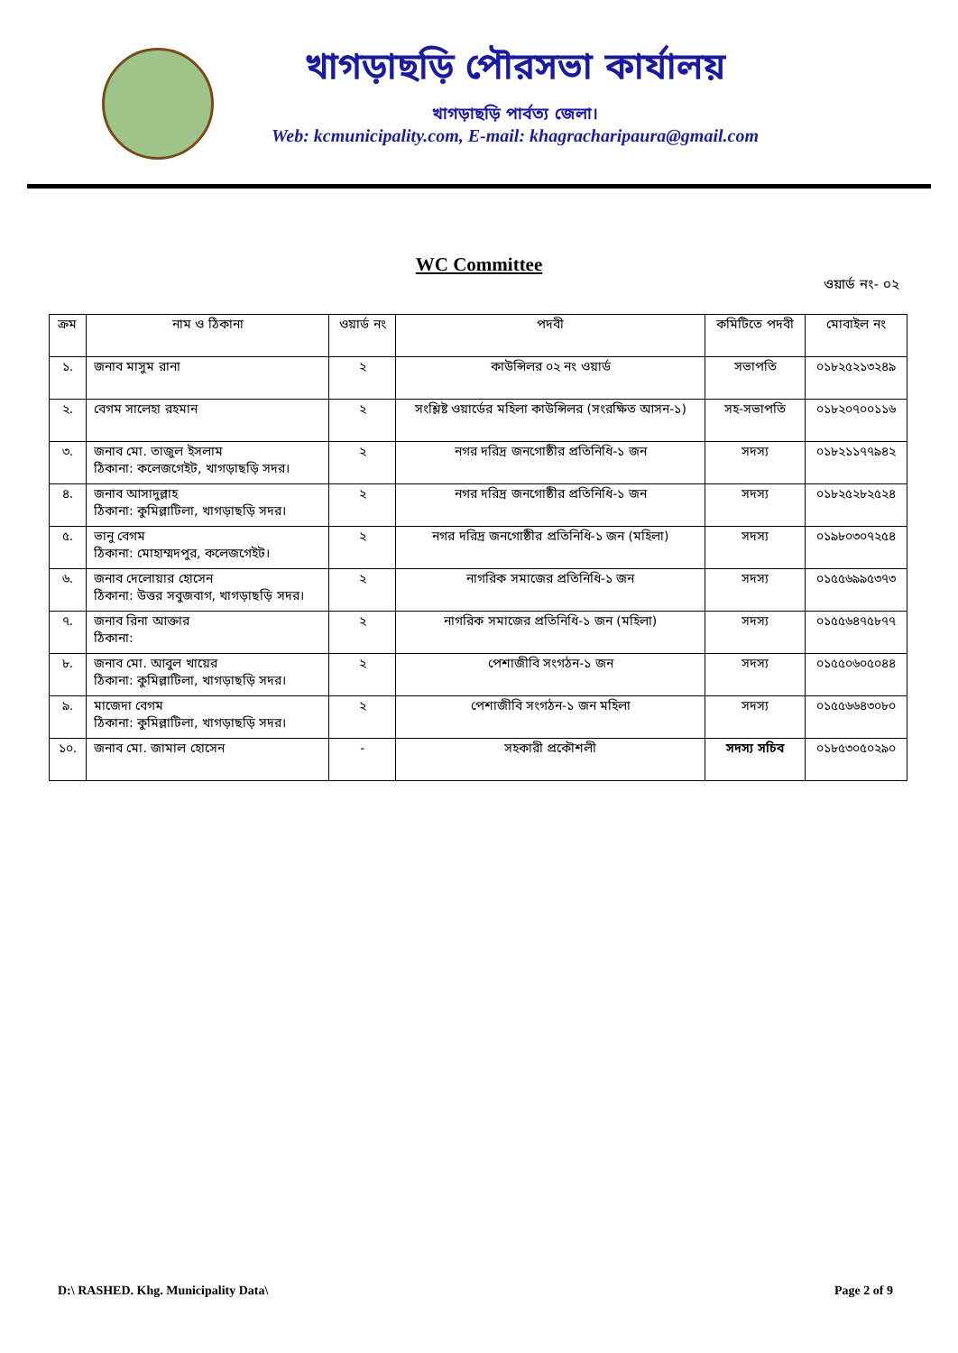খাগড়াছড়ি পৌরসভা কার্যালয়
খাগড়াছড়ি পার্বত্য জেলা।
Web: kcmunicipality.com, E-mail: khagracharipaura@gmail.com
WC Committee
ওয়ার্ড নং- ০২
| ক্রম | নাম ও ঠিকানা | ওয়ার্ড নং | পদবী | কমিটিতে পদবী | মোবাইল নং |
| --- | --- | --- | --- | --- | --- |
| ১. | জনাব মাসুম রানা | ২ | কাউন্সিলর ০২ নং ওয়ার্ড | সভাপতি | ০১৮২৫২১৩২৪৯ |
| ২. | বেগম সালেহা রহমান | ২ | সংশ্লিষ্ট ওয়ার্ডের মহিলা কাউন্সিলর (সংরক্ষিত আসন-১) | সহ-সভাপতি | ০১৮২০৭০০১১৬ |
| ৩. | জনাব মো. তাজুল ইসলাম ঠিকানা: কলেজগেইট, খাগড়াছড়ি সদর। | ২ | নগর দরিদ্র জনগোষ্ঠীর প্রতিনিধি-১ জন | সদস্য | ০১৮২১১৭৭৯৪২ |
| ৪. | জনাব আসাদুল্লাহ ঠিকানা: কুমিল্লাটিলা, খাগড়াছড়ি সদর। | ২ | নগর দরিদ্র জনগোষ্ঠীর প্রতিনিধি-১ জন | সদস্য | ০১৮২৫২৮২৫২৪ |
| ৫. | ভানু বেগম ঠিকানা: মোহাম্মদপুর, কলেজগেইট। | ২ | নগর দরিদ্র জনগোষ্ঠীর প্রতিনিধি-১ জন (মহিলা) | সদস্য | ০১৯৮০৩০৭২৫৪ |
| ৬. | জনাব দেলোয়ার হোসেন ঠিকানা: উত্তর সবুজবাগ, খাগড়াছড়ি সদর। | ২ | নাগরিক সমাজের প্রতিনিধি-১ জন | সদস্য | ০১৫৫৬৯৯৫৩৭৩ |
| ৭. | জনাব রিনা আক্তার ঠিকানা: | ২ | নাগরিক সমাজের প্রতিনিধি-১ জন (মহিলা) | সদস্য | ০১৫৫৬৪৭৫৮৭৭ |
| ৮. | জনাব মো. আবুল খায়ের ঠিকানা: কুমিল্লাটিলা, খাগড়াছড়ি সদর। | ২ | পেশাজীবি সংগঠন-১ জন | সদস্য | ০১৫৫০৬০৫০৪৪ |
| ৯. | মাজেদা বেগম ঠিকানা: কুমিল্লাটিলা, খাগড়াছড়ি সদর। | ২ | পেশাজীবি সংগঠন-১ জন মহিলা | সদস্য | ০১৫৫৬৬৪৩০৮০ |
| ১০. | জনাব মো. জামাল হোসেন | - | সহকারী প্রকৌশলী | সদস্য সচিব | ০১৮৫৩০৫০২৯০ |
D:\ RASHED. Khg. Municipality Data\ Page 2 of 9